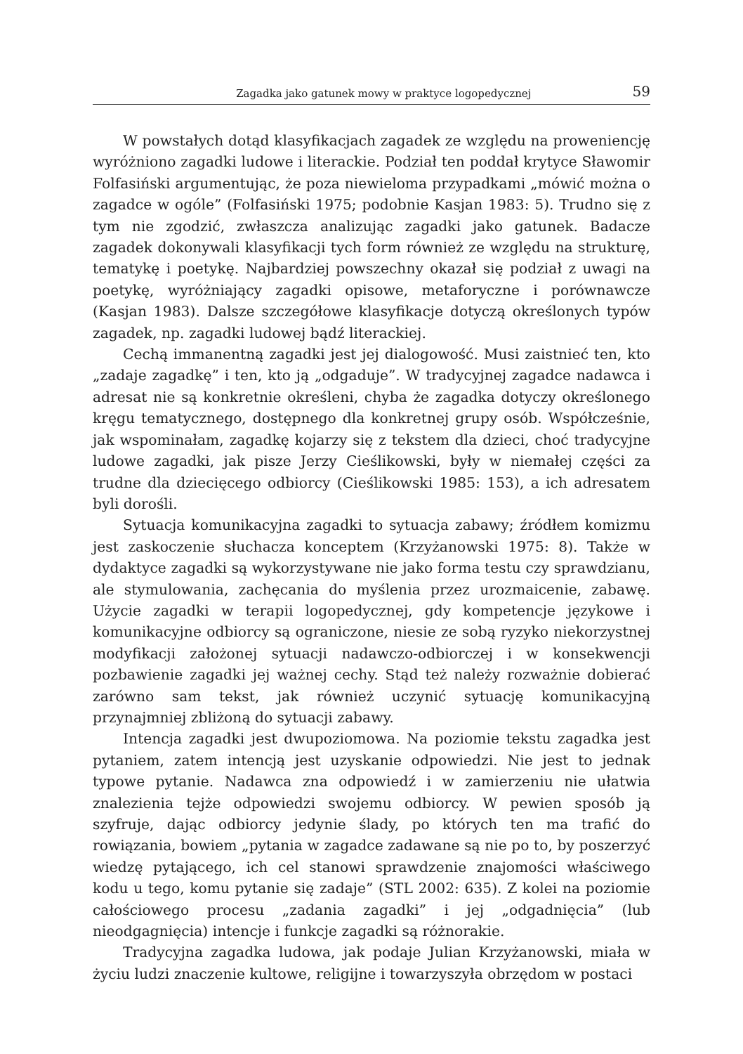Zagadka jako gatunek mowy w praktyce logopedycznej 59
W powstałych dotąd klasyfikacjach zagadek ze względu na proweniencję wyróżniono zagadki ludowe i literackie. Podział ten poddał krytyce Sławomir Folfasiński argumentując, że poza niewieloma przypadkami „mówić można o zagadce w ogóle” (Folfasiński 1975; podobnie Kasjan 1983: 5). Trudno się z tym nie zgodzić, zwłaszcza analizując zagadki jako gatunek. Badacze zagadek dokonywali klasyfikacji tych form również ze względu na strukturę, tematykę i poetykę. Najbardziej powszechny okazał się podział z uwagi na poetykę, wyróżniający zagadki opisowe, metaforyczne i porównawcze (Kasjan 1983). Dalsze szczegółowe klasyfikacje dotyczą określonych typów zagadek, np. zagadki ludowej bądź literackiej.
Cechą immanentną zagadki jest jej dialogowość. Musi zaistnieć ten, kto „zadaje zagadkę” i ten, kto ją „odgaduje”. W tradycyjnej zagadce nadawca i adresat nie są konkretnie określeni, chyba że zagadka dotyczy określonego kręgu tematycznego, dostępnego dla konkretnej grupy osób. Współcześnie, jak wspominałam, zagadkę kojarzy się z tekstem dla dzieci, choć tradycyjne ludowe zagadki, jak pisze Jerzy Cieślikowski, były w niemałej części za trudne dla dziecięcego odbiorcy (Cieślikowski 1985: 153), a ich adresatem byli dorośli.
Sytuacja komunikacyjna zagadki to sytuacja zabawy; źródłem komizmu jest zaskoczenie słuchacza konceptem (Krzyżanowski 1975: 8). Także w dydaktyce zagadki są wykorzystywane nie jako forma testu czy sprawdzianu, ale stymulowania, zachęcania do myślenia przez urozmaicenie, zabawę. Użycie zagadki w terapii logopedycznej, gdy kompetencje językowe i komunikacyjne odbiorcy są ograniczone, niesie ze sobą ryzyko niekorzystnej modyfikacji założonej sytuacji nadawczo-odbiorczej i w konsekwencji pozbawienie zagadki jej ważnej cechy. Stąd też należy rozważnie dobierać zarówno sam tekst, jak również uczynić sytuację komunikacyjną przynajmniej zbliżoną do sytuacji zabawy.
Intencja zagadki jest dwupoziomowa. Na poziomie tekstu zagadka jest pytaniem, zatem intencją jest uzyskanie odpowiedzi. Nie jest to jednak typowe pytanie. Nadawca zna odpowiedź i w zamierzeniu nie ułatwia znalezienia tejże odpowiedzi swojemu odbiorcy. W pewien sposób ją szyfruje, dając odbiorcy jedynie ślady, po których ten ma trafić do rowiązania, bowiem „pytania w zagadce zadawane są nie po to, by poszerzyć wiedzę pytającego, ich cel stanowi sprawdzenie znajomości właściwego kodu u tego, komu pytanie się zadaje” (STL 2002: 635). Z kolei na poziomie całościowego procesu „zadania zagadki” i jej „odgadnięcia” (lub nieodgagnięcia) intencje i funkcje zagadki są różnorakie.
Tradycyjna zagadka ludowa, jak podaje Julian Krzyżanowski, miała w życiu ludzi znaczenie kultowe, religijne i towarzyszyła obrzędom w postaci